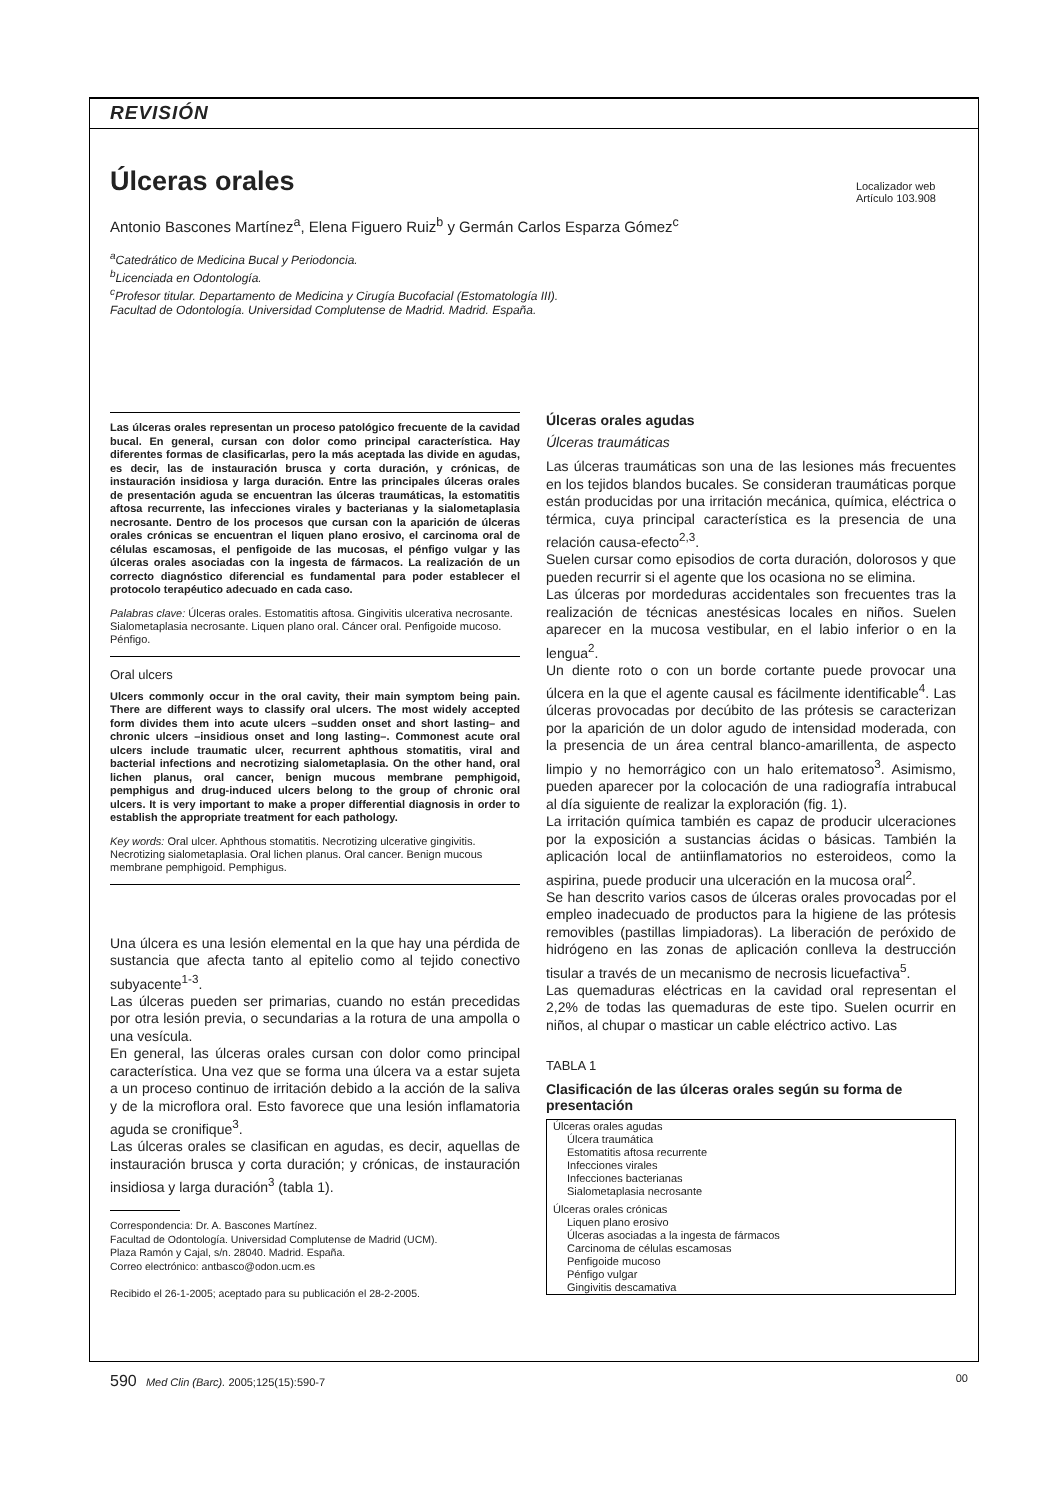REVISIÓN
Úlceras orales
Localizador web
Artículo 103.908
Antonio Bascones Martínez<sup>a</sup>, Elena Figuero Ruiz<sup>b</sup> y Germán Carlos Esparza Gómez<sup>c</sup>
<sup>a</sup> Catedrático de Medicina Bucal y Periodoncia.
<sup>b</sup> Licenciada en Odontología.
<sup>c</sup> Profesor titular. Departamento de Medicina y Cirugía Bucofacial (Estomatología III).
Facultad de Odontología. Universidad Complutense de Madrid. Madrid. España.
Las úlceras orales representan un proceso patológico frecuente de la cavidad bucal. En general, cursan con dolor como principal característica. Hay diferentes formas de clasificarlas, pero la más aceptada las divide en agudas, es decir, las de instauración brusca y corta duración, y crónicas, de instauración insidiosa y larga duración. Entre las principales úlceras orales de presentación aguda se encuentran las úlceras traumáticas, la estomatitis aftosa recurrente, las infecciones virales y bacterianas y la sialometaplasia necrosante. Dentro de los procesos que cursan con la aparición de úlceras orales crónicas se encuentran el liquen plano erosivo, el carcinoma oral de células escamosas, el penfigoide de las mucosas, el pénfigo vulgar y las úlceras orales asociadas con la ingesta de fármacos. La realización de un correcto diagnóstico diferencial es fundamental para poder establecer el protocolo terapéutico adecuado en cada caso.
Palabras clave: Úlceras orales. Estomatitis aftosa. Gingivitis ulcerativa necrosante. Sialometaplasia necrosante. Liquen plano oral. Cáncer oral. Penfigoide mucoso. Pénfigo.
Oral ulcers
Ulcers commonly occur in the oral cavity, their main symptom being pain. There are different ways to classify oral ulcers. The most widely accepted form divides them into acute ulcers –sudden onset and short lasting– and chronic ulcers –insidious onset and long lasting–. Commonest acute oral ulcers include traumatic ulcer, recurrent aphthous stomatitis, viral and bacterial infections and necrotizing sialometaplasia. On the other hand, oral lichen planus, oral cancer, benign mucous membrane pemphigoid, pemphigus and drug-induced ulcers belong to the group of chronic oral ulcers. It is very important to make a proper differential diagnosis in order to establish the appropriate treatment for each pathology.
Key words: Oral ulcer. Aphthous stomatitis. Necrotizing ulcerative gingivitis. Necrotizing sialometaplasia. Oral lichen planus. Oral cancer. Benign mucous membrane pemphigoid. Pemphigus.
Una úlcera es una lesión elemental en la que hay una pérdida de sustancia que afecta tanto al epitelio como al tejido conectivo subyacente<sup>1-3</sup>.
Las úlceras pueden ser primarias, cuando no están precedidas por otra lesión previa, o secundarias a la rotura de una ampolla o una vesícula.
En general, las úlceras orales cursan con dolor como principal característica. Una vez que se forma una úlcera va a estar sujeta a un proceso continuo de irritación debido a la acción de la saliva y de la microflora oral. Esto favorece que una lesión inflamatoria aguda se cronifique<sup>3</sup>.
Las úlceras orales se clasifican en agudas, es decir, aquellas de instauración brusca y corta duración; y crónicas, de instauración insidiosa y larga duración<sup>3</sup> (tabla 1).
Correspondencia: Dr. A. Bascones Martínez.
Facultad de Odontología. Universidad Complutense de Madrid (UCM).
Plaza Ramón y Cajal, s/n. 28040. Madrid. España.
Correo electrónico: antbasco@odon.ucm.es
Recibido el 26-1-2005; aceptado para su publicación el 28-2-2005.
Úlceras orales agudas
Úlceras traumáticas
Las úlceras traumáticas son una de las lesiones más frecuentes en los tejidos blandos bucales. Se consideran traumáticas porque están producidas por una irritación mecánica, química, eléctrica o térmica, cuya principal característica es la presencia de una relación causa-efecto<sup>2,3</sup>.
Suelen cursar como episodios de corta duración, dolorosos y que pueden recurrir si el agente que los ocasiona no se elimina.
Las úlceras por mordeduras accidentales son frecuentes tras la realización de técnicas anestésicas locales en niños. Suelen aparecer en la mucosa vestibular, en el labio inferior o en la lengua<sup>2</sup>.
Un diente roto o con un borde cortante puede provocar una úlcera en la que el agente causal es fácilmente identificable<sup>4</sup>. Las úlceras provocadas por decúbito de las prótesis se caracterizan por la aparición de un dolor agudo de intensidad moderada, con la presencia de un área central blanco-amarillenta, de aspecto limpio y no hemorrágico con un halo eritematoso<sup>3</sup>. Asimismo, pueden aparecer por la colocación de una radiografía intrabucal al día siguiente de realizar la exploración (fig. 1).
La irritación química también es capaz de producir ulceraciones por la exposición a sustancias ácidas o básicas. También la aplicación local de antiinflamatorios no esteroideos, como la aspirina, puede producir una ulceración en la mucosa oral<sup>2</sup>.
Se han descrito varios casos de úlceras orales provocadas por el empleo inadecuado de productos para la higiene de las prótesis removibles (pastillas limpiadoras). La liberación de peróxido de hidrógeno en las zonas de aplicación conlleva la destrucción tisular a través de un mecanismo de necrosis licuefactiva<sup>5</sup>.
Las quemaduras eléctricas en la cavidad oral representan el 2,2% de todas las quemaduras de este tipo. Suelen ocurrir en niños, al chupar o masticar un cable eléctrico activo. Las
TABLA 1
Clasificación de las úlceras orales según su forma de presentación
| Úlceras orales agudas |
| Úlcera traumática |
| Estomatitis aftosa recurrente |
| Infecciones virales |
| Infecciones bacterianas |
| Sialometaplasia necrosante |
| Úlceras orales crónicas |
| Liquen plano erosivo |
| Úlceras asociadas a la ingesta de fármacos |
| Carcinoma de células escamosas |
| Penfigoide mucoso |
| Pénfigo vulgar |
| Gingivitis descamativa |
590 Med Clin (Barc). 2005;125(15):590-7 00